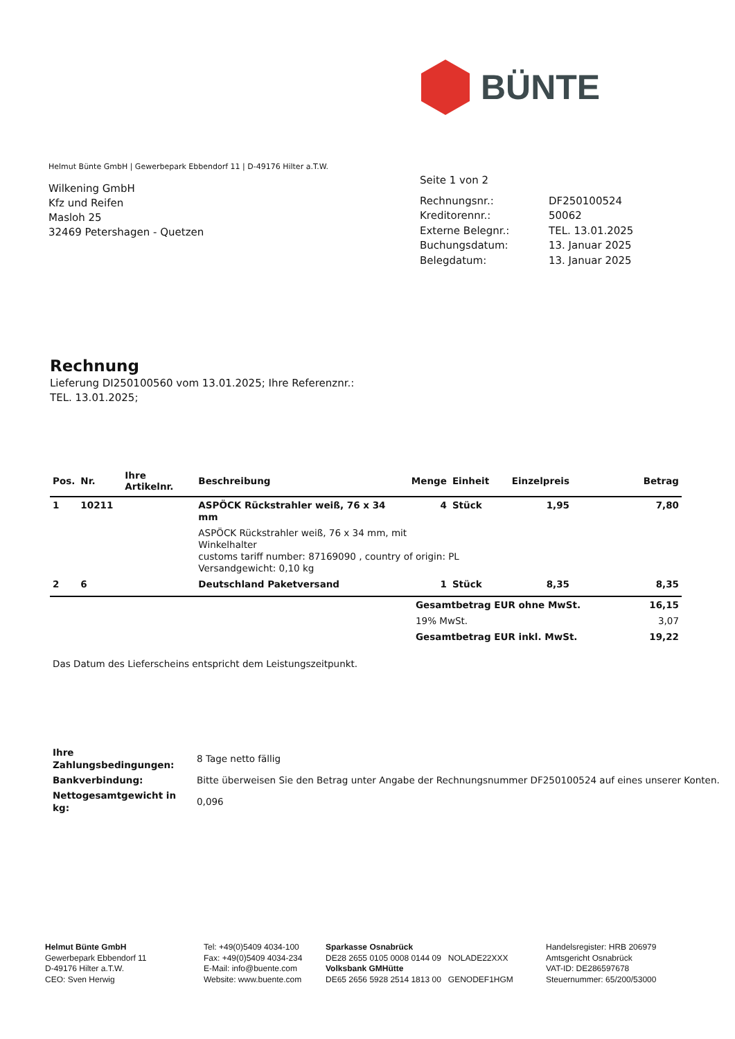BÜNTE
Helmut Bünte GmbH | Gewerbepark Ebbendorf 11 | D-49176 Hilter a.T.W.
Wilkening GmbH
Kfz und Reifen
Masloh 25
32469 Petershagen - Quetzen
Seite 1 von 2
| Rechnungsnr.: | DF250100524 |
| Kreditorennr.: | 50062 |
| Externe Belegnr.: | TEL. 13.01.2025 |
| Buchungsdatum: | 13. Januar 2025 |
| Belegdatum: | 13. Januar 2025 |
Rechnung
Lieferung DI250100560 vom 13.01.2025; Ihre Referenznr.: TEL. 13.01.2025;
| Pos. | Nr. | Ihre Artikelnr. | Beschreibung | Menge | Einheit | Einzelpreis | Betrag |
| --- | --- | --- | --- | --- | --- | --- | --- |
| 1 | 10211 | | ASPÖCK Rückstrahler weiß, 76 x 34 mm | 4 | Stück | 1,95 | 7,80 |
| | | | ASPÖCK Rückstrahler weiß, 76 x 34 mm, mit Winkelhalter customs tariff number: 87169090 , country of origin: PL Versandgewicht: 0,10 kg | | | | |
| 2 | 6 | | Deutschland Paketversand | 1 | Stück | 8,35 | 8,35 |
| Gesamtbetrag EUR ohne MwSt. | 16,15 |
| 19% MwSt. | 3,07 |
| Gesamtbetrag EUR inkl. MwSt. | 19,22 |
Das Datum des Lieferscheins entspricht dem Leistungszeitpunkt.
| Ihre Zahlungsbedingungen: | 8 Tage netto fällig |
| Bankverbindung: | Bitte überweisen Sie den Betrag unter Angabe der Rechnungsnummer DF250100524 auf eines unserer Konten. |
| Nettogesamtgewicht in kg: | 0,096 |
Helmut Bünte GmbH
Gewerbepark Ebbendorf 11
D-49176 Hilter a.T.W.
CEO: Sven Herwig
Tel: +49(0)5409 4034-100
Fax: +49(0)5409 4034-234
E-Mail: info@buente.com
Website: www.buente.com
Sparkasse Osnabrück
DE28 2655 0105 0008 0144 09 NOLADE22XXX
Volksbank GMHütte
DE65 2656 5928 2514 1813 00 GENODEF1HGM
Handelsregister: HRB 206979
Amtsgericht Osnabrück
VAT-ID: DE286597678
Steuernummer: 65/200/53000